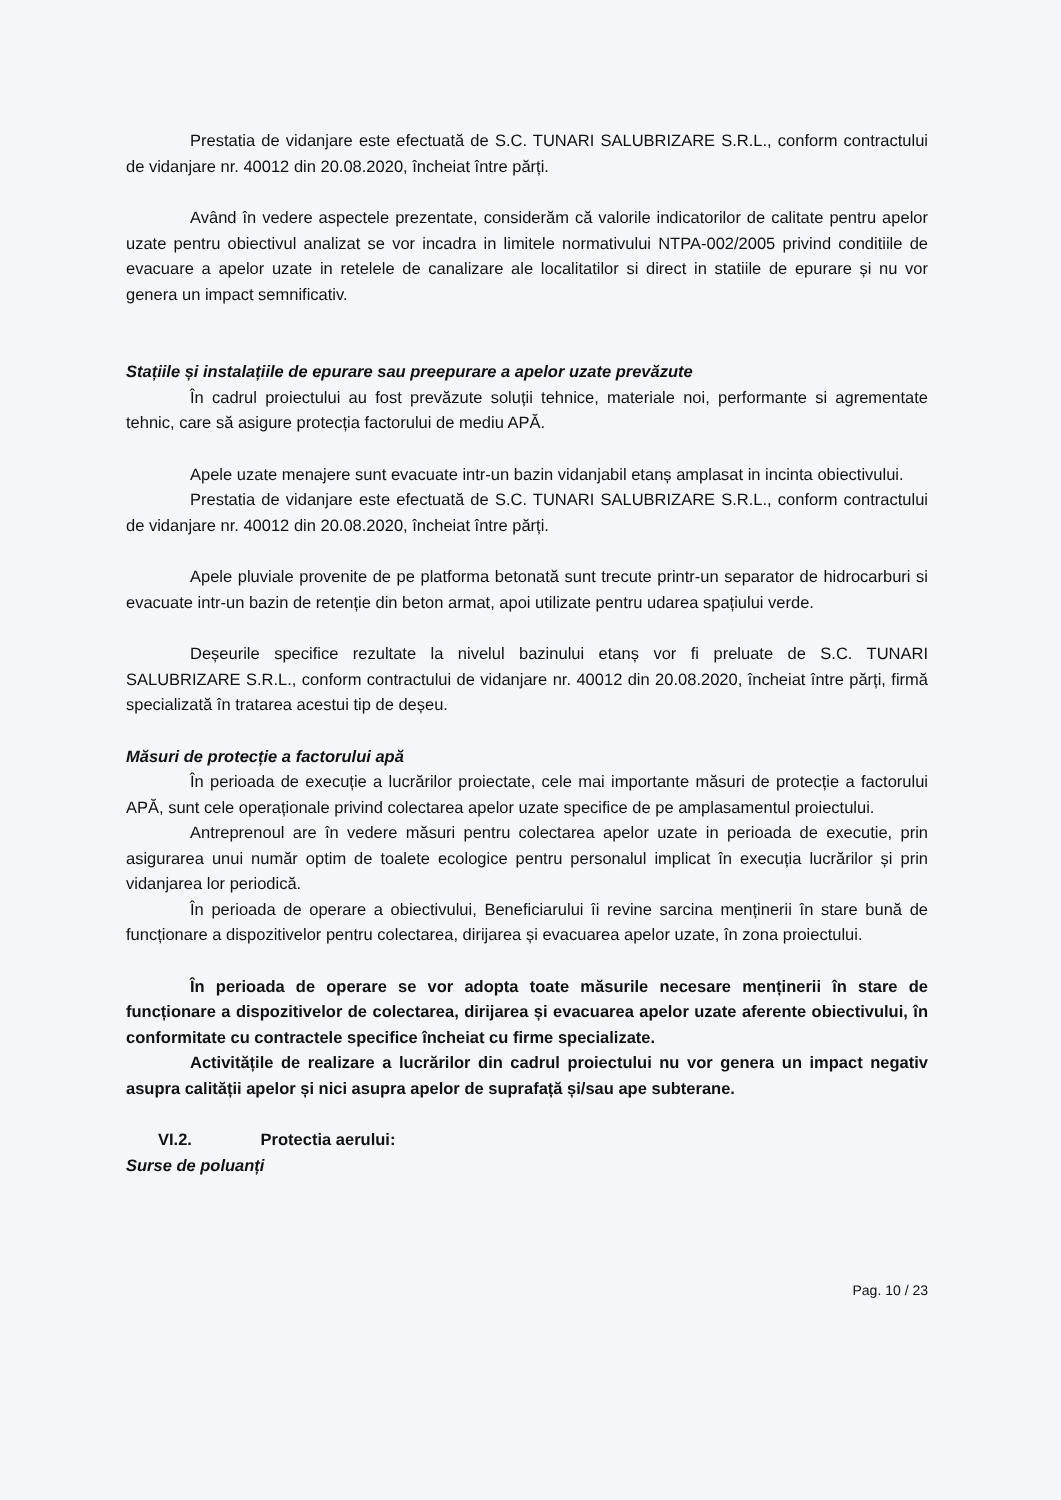Prestatia de vidanjare este efectuată de S.C. TUNARI SALUBRIZARE S.R.L., conform contractului de vidanjare nr. 40012 din 20.08.2020, încheiat între părți.
Având în vedere aspectele prezentate, considerăm că valorile indicatorilor de calitate pentru apelor uzate pentru obiectivul analizat se vor incadra in limitele normativului NTPA-002/2005 privind conditiile de evacuare a apelor uzate in retelele de canalizare ale localitatilor si direct in statiile de epurare și nu vor genera un impact semnificativ.
Stațiile și instalațiile de epurare sau preepurare a apelor uzate prevăzute
În cadrul proiectului au fost prevăzute soluții tehnice, materiale noi, performante si agrementate tehnic, care să asigure protecția factorului de mediu APĂ.
Apele uzate menajere sunt evacuate intr-un bazin vidanjabil etanș amplasat in incinta obiectivului.
Prestatia de vidanjare este efectuată de S.C. TUNARI SALUBRIZARE S.R.L., conform contractului de vidanjare nr. 40012 din 20.08.2020, încheiat între părți.
Apele pluviale provenite de pe platforma betonată sunt trecute printr-un separator de hidrocarburi si evacuate intr-un bazin de retenție din beton armat, apoi utilizate pentru udarea spațiului verde.
Deșeurile specifice rezultate la nivelul bazinului etanș vor fi preluate de S.C. TUNARI SALUBRIZARE S.R.L., conform contractului de vidanjare nr. 40012 din 20.08.2020, încheiat între părți, firmă specializată în tratarea acestui tip de deșeu.
Măsuri de protecție a factorului apă
În perioada de execuție a lucrărilor proiectate, cele mai importante măsuri de protecție a factorului APĂ, sunt cele operaționale privind colectarea apelor uzate specifice de pe amplasamentul proiectului.
Antreprenoul are în vedere măsuri pentru colectarea apelor uzate in perioada de executie, prin asigurarea unui număr optim de toalete ecologice pentru personalul implicat în execuția lucrărilor și prin vidanjarea lor periodică.
În perioada de operare a obiectivului, Beneficiarului îi revine sarcina menținerii în stare bună de funcționare a dispozitivelor pentru colectarea, dirijarea și evacuarea apelor uzate, în zona proiectului.
În perioada de operare se vor adopta toate măsurile necesare menținerii în stare de funcționare a dispozitivelor de colectarea, dirijarea și evacuarea apelor uzate aferente obiectivului, în conformitate cu contractele specifice încheiat cu firme specializate.
Activitățile de realizare a lucrărilor din cadrul proiectului nu vor genera un impact negativ asupra calității apelor și nici asupra apelor de suprafață și/sau ape subterane.
VI.2. Protectia aerului:
Surse de poluanți
Pag. 10 / 23